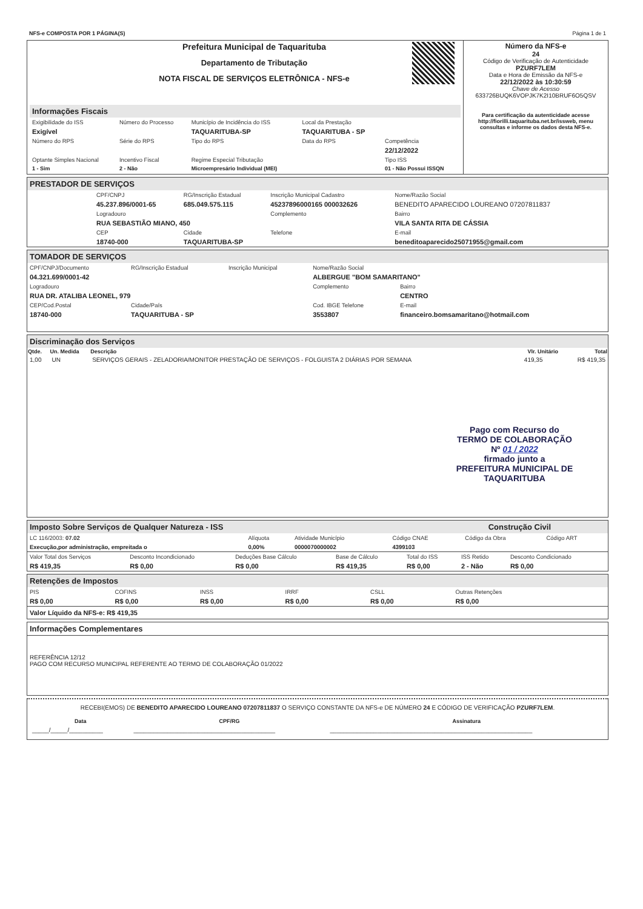| NFS-e COMPOSTA POR 1 PÁGINA(S) | Página 1 de 1 |
| | Prefeitura Municipal de Taquarituba Departamento de Tributação NOTA FISCAL DE SERVIÇOS ELETRÔNICA - NFS-e | | Número da NFS-e 24 Código de Verificação de Autenticidade PZURF7LEM Data e Hora de Emissão da NFS-e 22/12/2022 às 10:30:59 Chave de Acesso 633726BUQK6VOPJK7K2I10BRUF6O5QSV Para certificação da autenticidade acesse http://fiorilli.taquarituba.net.br/issweb, menu consultas e informe os dados desta NFS-e. |
| Informações Fiscais / Exigibilidade do ISS / Número do Processo / Município de Incidência do ISS / Local da Prestação / / / Exigível / / TAQUARITUBA-SP / TAQUARITUBA - SP / / / Número do RPS / Série do RPS / Tipo do RPS / Data do RPS / Competência / / / / / / 22/12/2022 / / Optante Simples Nacional / Incentivo Fiscal / Regime Especial Tributação / / Tipo ISS / / 1 - Sim / 2 - Não / Microempresário Individual (MEI) / / 01 - Não Possui ISSQN / | | | |
PRESTADOR DE SERVIÇOS
| CPF/CNPJ | RG/Inscrição Estadual | Inscrição Municipal Cadastro | Nome/Razão Social |
| 45.237.896/0001-65 | 685.049.575.115 | 45237896000165 000032626 | BENEDITO APARECIDO LOUREANO 07207811837 |
| Logradouro | | Complemento | Bairro |
| RUA SEBASTIÃO MIANO, 450 | | | VILA SANTA RITA DE CÁSSIA |
| CEP | Cidade | Telefone | E-mail |
| 18740-000 | TAQUARITUBA-SP | | beneditoaparecido25071955@gmail.com |
TOMADOR DE SERVIÇOS
| CPF/CNPJ/Documento | RG/Inscrição Estadual | Inscrição Municipal | Nome/Razão Social | |
| 04.321.699/0001-42 | | | ALBERGUE "BOM SAMARITANO" | |
| Logradouro | | | Complemento | Bairro |
| RUA DR. ATALIBA LEONEL, 979 | | | | CENTRO |
| CEP/Cod.Postal | Cidade/País | | Cod. IBGE Telefone | E-mail |
| 18740-000 | TAQUARITUBA - SP | | 3553807 | financeiro.bomsamaritano@hotmail.com |
Discriminação dos Serviços
| Qtde. | Un. Medida | Descrição | Vlr. Unitário | Total |
| --- | --- | --- | --- | --- |
| 1,00 | UN | SERVIÇOS GERAIS - ZELADORIA/MONITOR PRESTAÇÃO DE SERVIÇOS - FOLGUISTA 2 DIÁRIAS POR SEMANA | 419,35 | R$ 419,35 |
Pago com Recurso do
TERMO DE COLABORAÇÃO
Nº 01 / 2022
firmado junto a
PREFEITURA MUNICIPAL DE TAQUARITUBA
Imposto Sobre Serviços de Qualquer Natureza - ISS Construção Civil
| LC 116/2003: 07.02 | Alíquota | Atividade Município | Código CNAE | Código da Obra | Código ART |
| Execução,por administração, empreitada o | 0,00% | 0000070000002 | 4399103 | | |
| Valor Total dos Serviços | Desconto Incondicionado | Deduções Base Cálculo | Base de Cálculo | Total do ISS | ISS Retido | Desconto Condicionado |
| R$ 419,35 | R$ 0,00 | R$ 0,00 | R$ 419,35 | R$ 0,00 | 2 - Não | R$ 0,00 |
Retenções de Impostos
| PIS | COFINS | INSS | IRRF | CSLL | Outras Retenções |
| R$ 0,00 | R$ 0,00 | R$ 0,00 | R$ 0,00 | R$ 0,00 | R$ 0,00 |
Valor Líquido da NFS-e: R$ 419,35
Informações Complementares
REFERÊNCIA 12/12
PAGO COM RECURSO MUNICIPAL REFERENTE AO TERMO DE COLABORAÇÃO 01/2022
RECEBI(EMOS) DE BENEDITO APARECIDO LOUREANO 07207811837 O SERVIÇO CONSTANTE DA NFS-e DE NÚMERO 24 E CÓDIGO DE VERIFICAÇÃO PZURF7LEM.
| Data | CPF/RG | Assinatura |
| _____/_____/__________ | __________________________________________ | ____________________________________________________________ |